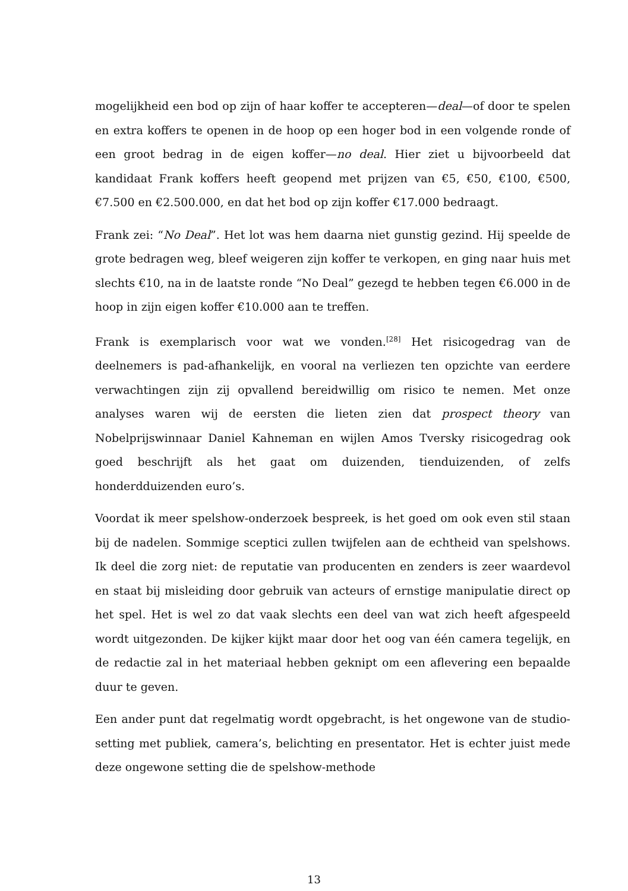mogelijkheid een bod op zijn of haar koffer te accepteren—deal—of door te spelen en extra koffers te openen in de hoop op een hoger bod in een volgende ronde of een groot bedrag in de eigen koffer—no deal. Hier ziet u bijvoorbeeld dat kandidaat Frank koffers heeft geopend met prijzen van €5, €50, €100, €500, €7.500 en €2.500.000, en dat het bod op zijn koffer €17.000 bedraagt.
Frank zei: “No Deal”. Het lot was hem daarna niet gunstig gezind. Hij speelde de grote bedragen weg, bleef weigeren zijn koffer te verkopen, en ging naar huis met slechts €10, na in de laatste ronde “No Deal” gezegd te hebben tegen €6.000 in de hoop in zijn eigen koffer €10.000 aan te treffen.
Frank is exemplarisch voor wat we vonden.<sup>[28]</sup> Het risicogedrag van de deelnemers is pad-afhankelijk, en vooral na verliezen ten opzichte van eerdere verwachtingen zijn zij opvallend bereidwillig om risico te nemen. Met onze analyses waren wij de eersten die lieten zien dat prospect theory van Nobelprijswinnaar Daniel Kahneman en wijlen Amos Tversky risicogedrag ook goed beschrijft als het gaat om duizenden, tienduizenden, of zelfs honderdduizenden euro’s.
Voordat ik meer spelshow-onderzoek bespreek, is het goed om ook even stil staan bij de nadelen. Sommige sceptici zullen twijfelen aan de echtheid van spelshows. Ik deel die zorg niet: de reputatie van producenten en zenders is zeer waardevol en staat bij misleiding door gebruik van acteurs of ernstige manipulatie direct op het spel. Het is wel zo dat vaak slechts een deel van wat zich heeft afgespeeld wordt uitgezonden. De kijker kijkt maar door het oog van één camera tegelijk, en de redactie zal in het materiaal hebben geknipt om een aflevering een bepaalde duur te geven.
Een ander punt dat regelmatig wordt opgebracht, is het ongewone van de studio-setting met publiek, camera’s, belichting en presentator. Het is echter juist mede deze ongewone setting die de spelshow-methode
13